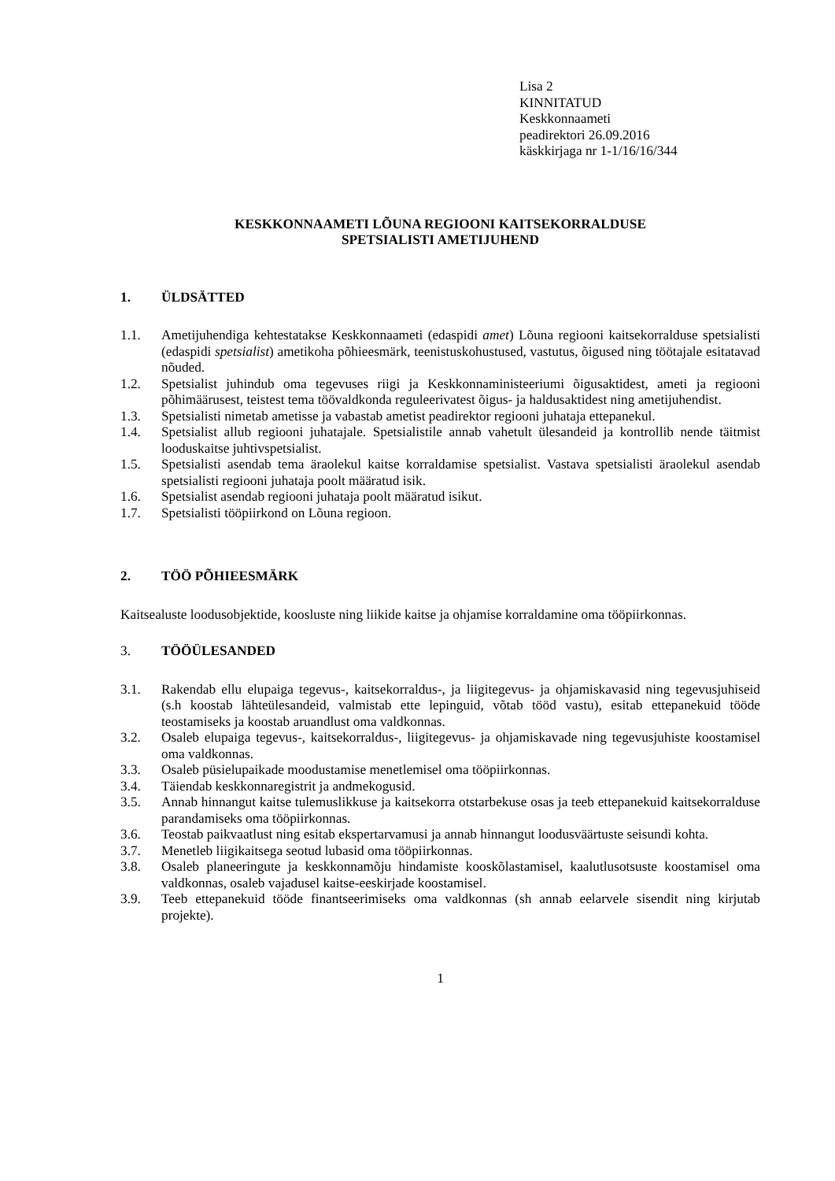Lisa 2
KINNITATUD
Keskkonnaameti
peadirektori 26.09.2016
käskkirjaga nr 1-1/16/16/344
KESKKONNAAMETI LÕUNA REGIOONI KAITSEKORRALDUSE
SPETSIALISTI AMETIJUHEND
1. ÜLDSÄTTED
1.1. Ametijuhendiga kehtestatakse Keskkonnaameti (edaspidi amet) Lõuna regiooni kaitsekorralduse spetsialisti (edaspidi spetsialist) ametikoha põhieesmärk, teenistuskohustused, vastutus, õigused ning töötajale esitatavad nõuded.
1.2. Spetsialist juhindub oma tegevuses riigi ja Keskkonnaministeeriumi õigusaktidest, ameti ja regiooni põhimäärusest, teistest tema töövaldkonda reguleerivatest õigus- ja haldusaktidest ning ametijuhendist.
1.3. Spetsialisti nimetab ametisse ja vabastab ametist peadirektor regiooni juhataja ettepanekul.
1.4. Spetsialist allub regiooni juhatajale. Spetsialistile annab vahetult ülesandeid ja kontrollib nende täitmist looduskaitse juhtivspetsialist.
1.5. Spetsialisti asendab tema äraolekul kaitse korraldamise spetsialist. Vastava spetsialisti äraolekul asendab spetsialisti regiooni juhataja poolt määratud isik.
1.6. Spetsialist asendab regiooni juhataja poolt määratud isikut.
1.7. Spetsialisti tööpiirkond on Lõuna regioon.
2. TÖÖ PÕHIEESMÄRK
Kaitsealuste loodusobjektide, koosluste ning liikide kaitse ja ohjamise korraldamine oma tööpiirkonnas.
3. TÖÖÜLESANDED
3.1. Rakendab ellu elupaiga tegevus-, kaitsekorraldus-, ja liigitegevus- ja ohjamiskavasid ning tegevusjuhiseid (s.h koostab lähteülesandeid, valmistab ette lepinguid, võtab tööd vastu), esitab ettepanekuid tööde teostamiseks ja koostab aruandlust oma valdkonnas.
3.2. Osaleb elupaiga tegevus-, kaitsekorraldus-, liigitegevus- ja ohjamiskavade ning tegevusjuhiste koostamisel oma valdkonnas.
3.3. Osaleb püsielupaikade moodustamise menetlemisel oma tööpiirkonnas.
3.4. Täiendab keskkonnaregistrit ja andmekogusid.
3.5. Annab hinnangut kaitse tulemuslikkuse ja kaitsekorra otstarbekuse osas ja teeb ettepanekuid kaitsekorralduse parandamiseks oma tööpiirkonnas.
3.6. Teostab paikvaatlust ning esitab ekspertarvamusi ja annab hinnangut loodusväärtuste seisundi kohta.
3.7. Menetleb liigikaitsega seotud lubasid oma tööpiirkonnas.
3.8. Osaleb planeeringute ja keskkonnamõju hindamiste kooskõlastamisel, kaalutlusotsuste koostamisel oma valdkonnas, osaleb vajadusel kaitse-eeskirjade koostamisel.
3.9. Teeb ettepanekuid tööde finantseerimiseks oma valdkonnas (sh annab eelarvele sisendit ning kirjutab projekte).
1